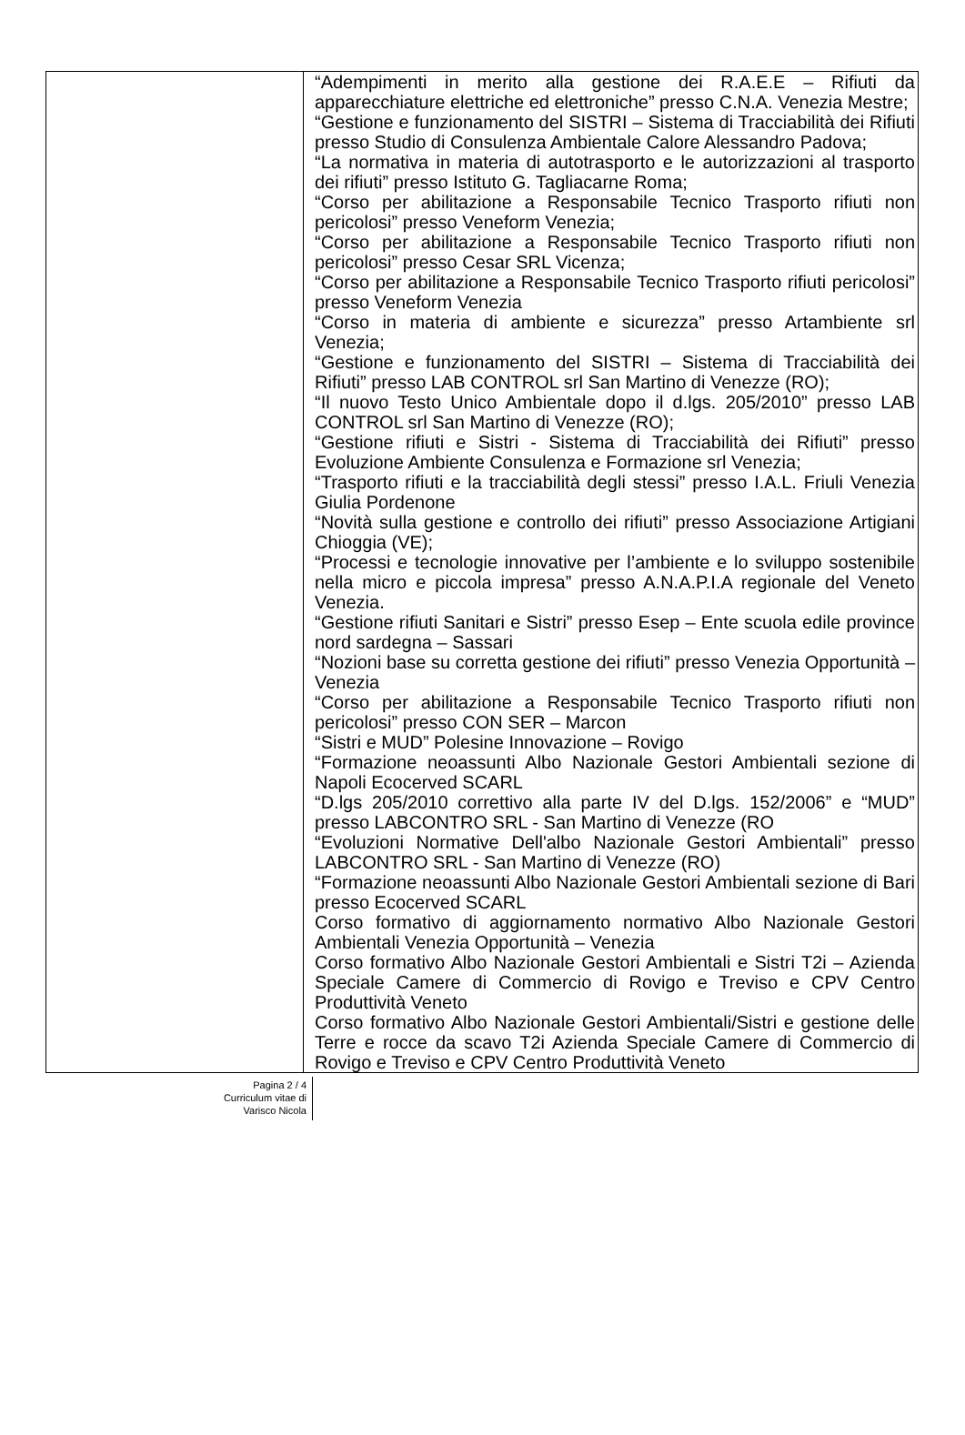| | “Adempimenti in merito alla gestione dei R.A.E.E – Rifiuti da apparecchiature elettriche ed elettroniche” presso C.N.A. Venezia Mestre; “Gestione e funzionamento del SISTRI – Sistema di Tracciabilità dei Rifiuti presso Studio di Consulenza Ambientale Calore Alessandro Padova; “La normativa in materia di autotrasporto e le autorizzazioni al trasporto dei rifiuti” presso Istituto G. Tagliacarne Roma; “Corso per abilitazione a Responsabile Tecnico Trasporto rifiuti non pericolosi” presso Veneform Venezia; “Corso per abilitazione a Responsabile Tecnico Trasporto rifiuti non pericolosi” presso Cesar SRL Vicenza; “Corso per abilitazione a Responsabile Tecnico Trasporto rifiuti pericolosi” presso Veneform Venezia “Corso in materia di ambiente e sicurezza” presso Artambiente srl Venezia; “Gestione e funzionamento del SISTRI – Sistema di Tracciabilità dei Rifiuti” presso LAB CONTROL srl San Martino di Venezze (RO); “Il nuovo Testo Unico Ambientale dopo il d.lgs. 205/2010” presso LAB CONTROL srl San Martino di Venezze (RO); “Gestione rifiuti e Sistri - Sistema di Tracciabilità dei Rifiuti” presso Evoluzione Ambiente Consulenza e Formazione srl Venezia; “Trasporto rifiuti e la tracciabilità degli stessi” presso I.A.L. Friuli Venezia Giulia Pordenone “Novità sulla gestione e controllo dei rifiuti” presso Associazione Artigiani Chioggia (VE); “Processi e tecnologie innovative per l’ambiente e lo sviluppo sostenibile nella micro e piccola impresa” presso A.N.A.P.I.A regionale del Veneto Venezia. “Gestione rifiuti Sanitari e Sistri” presso Esep – Ente scuola edile province nord sardegna – Sassari “Nozioni base su corretta gestione dei rifiuti” presso Venezia Opportunità – Venezia “Corso per abilitazione a Responsabile Tecnico Trasporto rifiuti non pericolosi” presso CON SER – Marcon “Sistri e MUD” Polesine Innovazione – Rovigo “Formazione neoassunti Albo Nazionale Gestori Ambientali sezione di Napoli Ecocerved SCARL “D.lgs 205/2010 correttivo alla parte IV del D.lgs. 152/2006” e “MUD” presso LABCONTRO SRL - San Martino di Venezze (RO “Evoluzioni Normative Dell'albo Nazionale Gestori Ambientali” presso LABCONTRO SRL - San Martino di Venezze (RO) “Formazione neoassunti Albo Nazionale Gestori Ambientali sezione di Bari presso Ecocerved SCARL Corso formativo di aggiornamento normativo Albo Nazionale Gestori Ambientali Venezia Opportunità – Venezia Corso formativo Albo Nazionale Gestori Ambientali e Sistri T2i – Azienda Speciale Camere di Commercio di Rovigo e Treviso e CPV Centro Produttività Veneto Corso formativo Albo Nazionale Gestori Ambientali/Sistri e gestione delle Terre e rocce da scavo T2i Azienda Speciale Camere di Commercio di Rovigo e Treviso e CPV Centro Produttività Veneto |
Pagina 2 / 4
Curriculum vitae di
Varisco Nicola